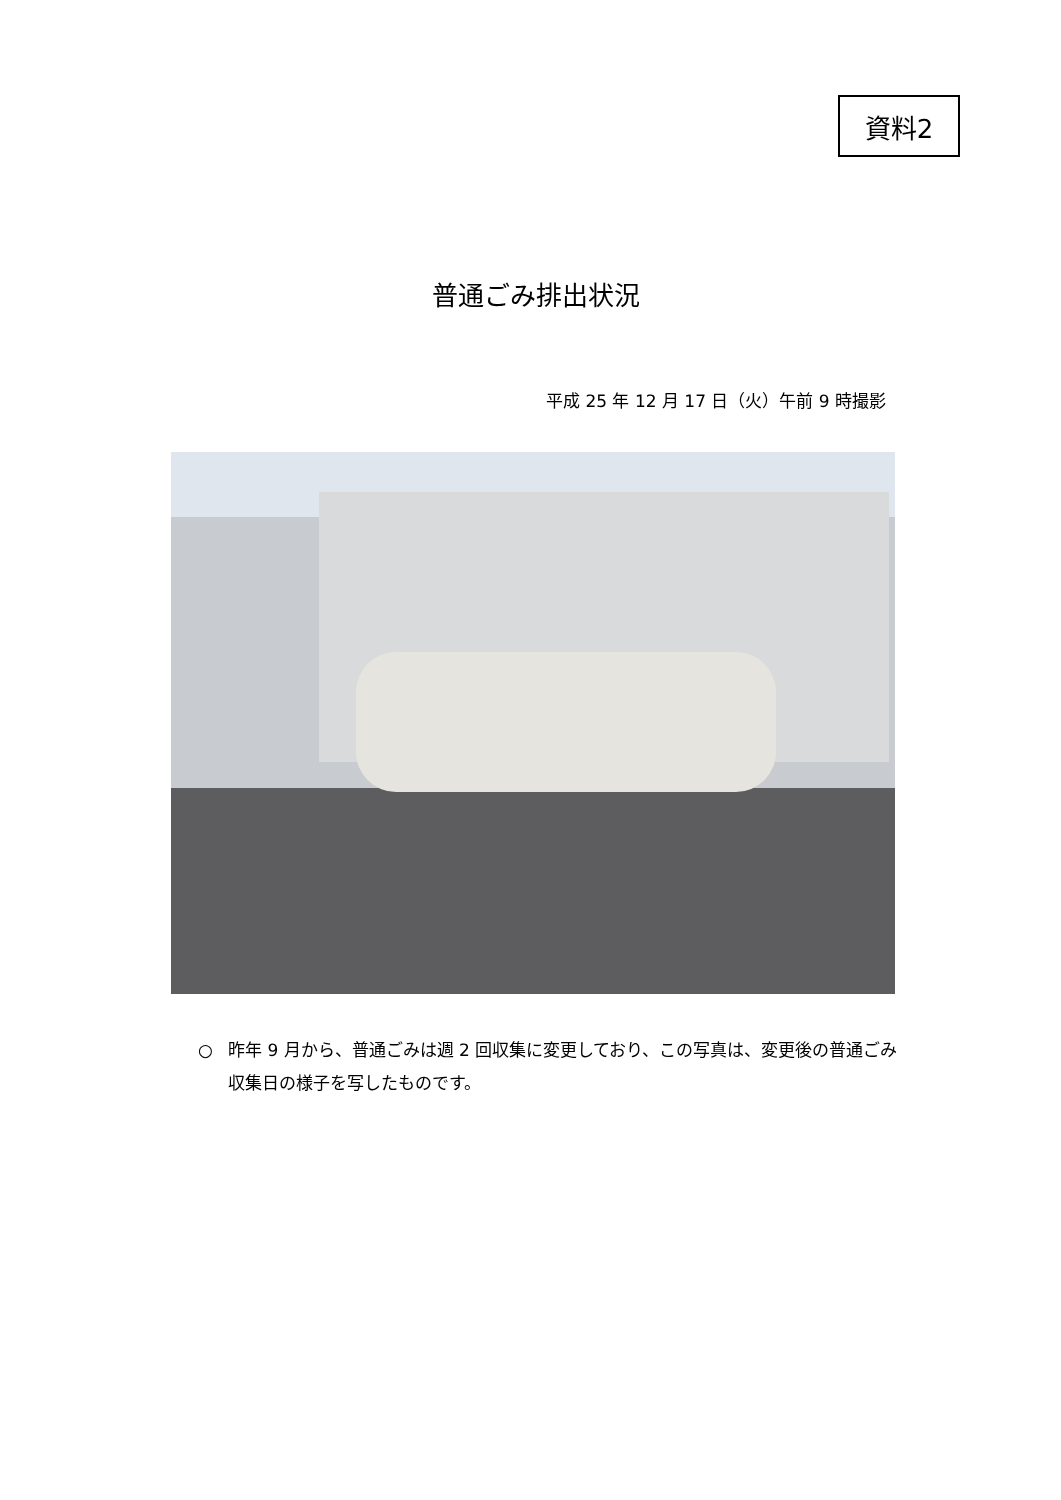資料2
普通ごみ排出状況
平成 25 年 12 月 17 日（火）午前 9 時撮影
○ 昨年 9 月から、普通ごみは週 2 回収集に変更しており、この写真は、変更後の普通ごみ収集日の様子を写したものです。